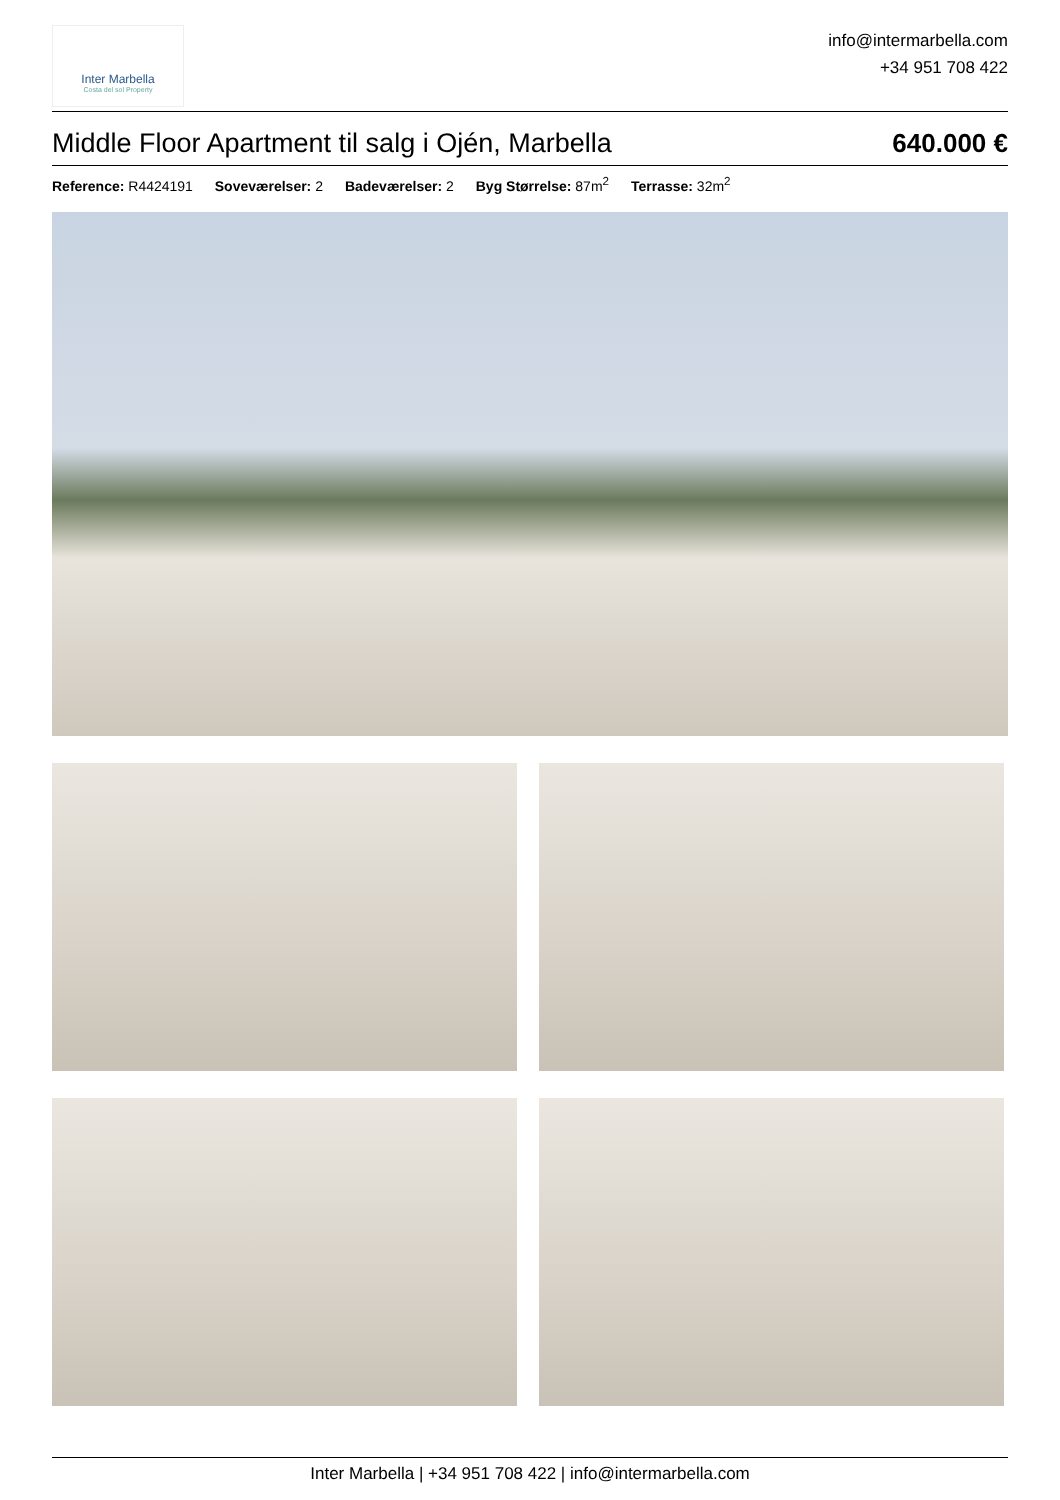Inter Marbella
Costa del sol Property
info@intermarbella.com
+34 951 708 422
Middle Floor Apartment til salg i Ojén, Marbella 640.000 €
Reference: R4424191 Soveværelser: 2 Badeværelser: 2 Byg Størrelse: 87m<sup>2</sup> Terrasse: 32m<sup>2</sup>
Inter Marbella | +34 951 708 422 | info@intermarbella.com